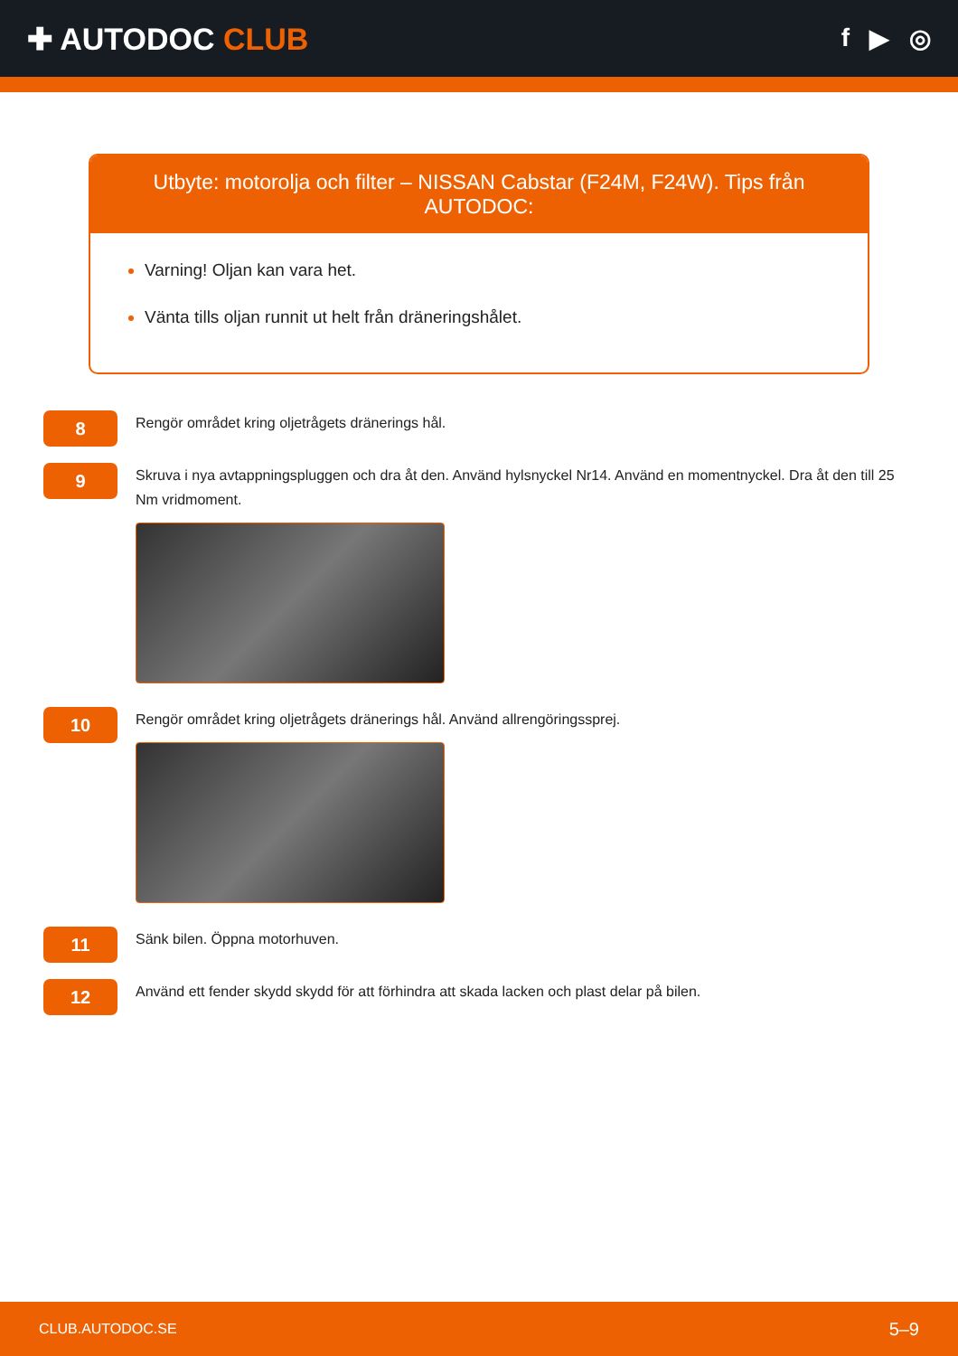✚ AUTODOC CLUB
f ▶ ◎
Utbyte: motorolja och filter – NISSAN Cabstar (F24M, F24W). Tips från AUTODOC:
Varning! Oljan kan vara het.
Vänta tills oljan runnit ut helt från dräneringshålet.
8
Rengör området kring oljetrågets dränerings hål.
9
Skruva i nya avtappningspluggen och dra åt den. Använd hylsnyckel Nr14. Använd en momentnyckel. Dra åt den till 25 Nm vridmoment.
10
Rengör området kring oljetrågets dränerings hål. Använd allrengöringssprej.
11
Sänk bilen. Öppna motorhuven.
12
Använd ett fender skydd skydd för att förhindra att skada lacken och plast delar på bilen.
CLUB.AUTODOC.SE 5–9